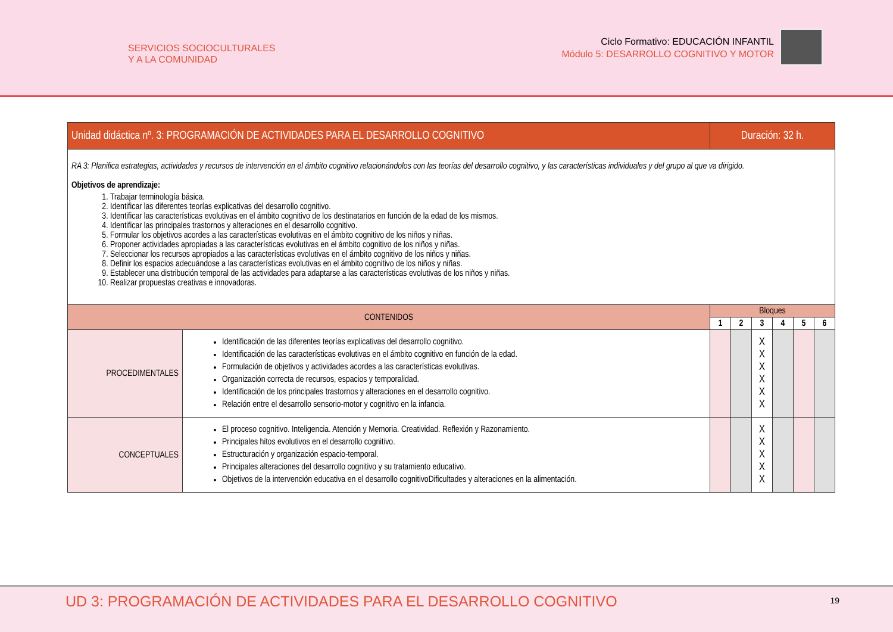SERVICIOS SOCIOCULTURALES
Y A LA COMUNIDAD
Ciclo Formativo: EDUCACIÓN INFANTIL
Módulo 5: DESARROLLO COGNITIVO Y MOTOR
| Unidad didáctica nº. 3: PROGRAMACIÓN DE ACTIVIDADES PARA EL DESARROLLO COGNITIVO | | Duración: 32 h. | | | | | |
| --- | --- | --- | --- | --- | --- | --- | --- |
| RA 3: Planifica estrategias, actividades y recursos de intervención en el ámbito cognitivo relacionándolos con las teorías del desarrollo cognitivo, y las características individuales y del grupo al que va dirigido. Objetivos de aprendizaje: 1. Trabajar terminología básica. 2. Identificar las diferentes teorías explicativas del desarrollo cognitivo. 3. Identificar las características evolutivas en el ámbito cognitivo de los destinatarios en función de la edad de los mismos. 4. Identificar las principales trastornos y alteraciones en el desarrollo cognitivo. 5. Formular los objetivos acordes a las características evolutivas en el ámbito cognitivo de los niños y niñas. 6. Proponer actividades apropiadas a las características evolutivas en el ámbito cognitivo de los niños y niñas. 7. Seleccionar los recursos apropiados a las características evolutivas en el ámbito cognitivo de los niños y niñas. 8. Definir los espacios adecuándose a las características evolutivas en el ámbito cognitivo de los niños y niñas. 9. Establecer una distribución temporal de las actividades para adaptarse a las características evolutivas de los niños y niñas. 10. Realizar propuestas creativas e innovadoras. | | | | | | | |
| CONTENIDOS | | Bloques | | | | | |
| | | 1 | 2 | 3 | 4 | 5 | 6 |
| PROCEDIMENTALES | Identificación de las diferentes teorías explicativas del desarrollo cognitivo. Identificación de las características evolutivas en el ámbito cognitivo en función de la edad. Formulación de objetivos y actividades acordes a las características evolutivas. Organización correcta de recursos, espacios y temporalidad. Identificación de los principales trastornos y alteraciones en el desarrollo cognitivo. Relación entre el desarrollo sensorio-motor y cognitivo en la infancia. | | | X X X X X X | | | |
| CONCEPTUALES | El proceso cognitivo. Inteligencia. Atención y Memoria. Creatividad. Reflexión y Razonamiento. Principales hitos evolutivos en el desarrollo cognitivo. Estructuración y organización espacio-temporal. Principales alteraciones del desarrollo cognitivo y su tratamiento educativo. Objetivos de la intervención educativa en el desarrollo cognitivoDificultades y alteraciones en la alimentación. | | | X X X X X | | | |
UD 3: PROGRAMACIÓN DE ACTIVIDADES PARA EL DESARROLLO COGNITIVO 19